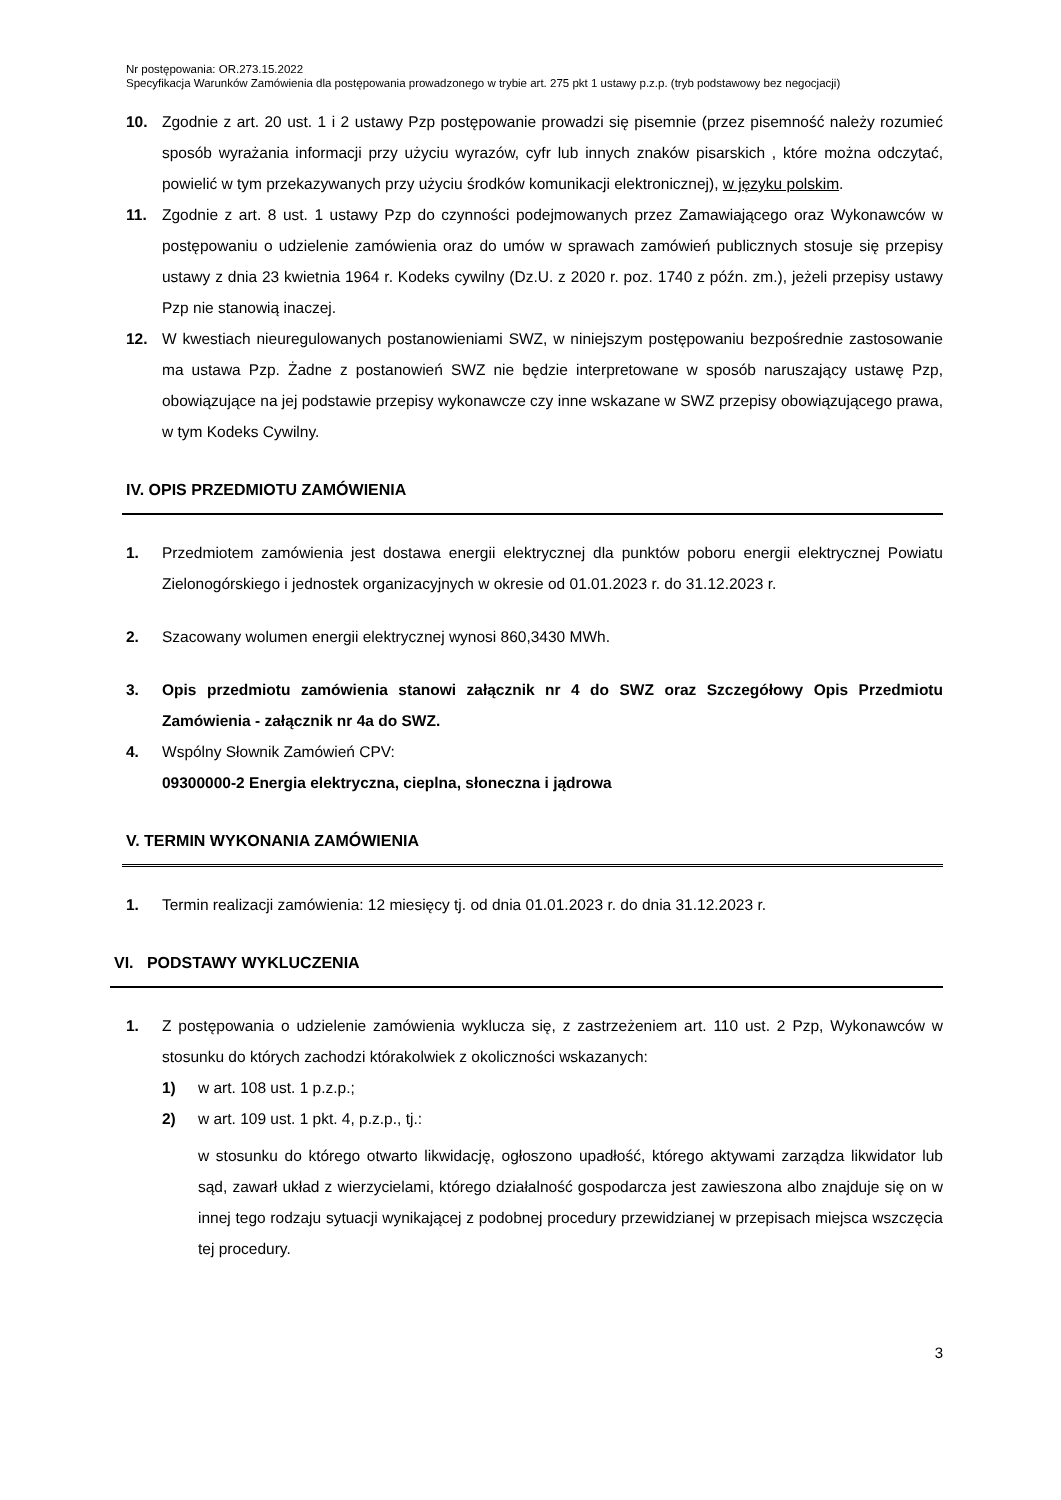Nr postępowania: OR.273.15.2022
Specyfikacja Warunków Zamówienia dla postępowania prowadzonego w trybie art. 275 pkt 1 ustawy p.z.p. (tryb podstawowy bez negocjacji)
10. Zgodnie z art. 20 ust. 1 i 2 ustawy Pzp postępowanie prowadzi się pisemnie (przez pisemność należy rozumieć sposób wyrażania informacji przy użyciu wyrazów, cyfr lub innych znaków pisarskich , które można odczytać, powielić w tym przekazywanych przy użyciu środków komunikacji elektronicznej), w języku polskim.
11. Zgodnie z art. 8 ust. 1 ustawy Pzp do czynności podejmowanych przez Zamawiającego oraz Wykonawców w postępowaniu o udzielenie zamówienia oraz do umów w sprawach zamówień publicznych stosuje się przepisy ustawy z dnia 23 kwietnia 1964 r. Kodeks cywilny (Dz.U. z 2020 r. poz. 1740 z późn. zm.), jeżeli przepisy ustawy Pzp nie stanowią inaczej.
12. W kwestiach nieuregulowanych postanowieniami SWZ, w niniejszym postępowaniu bezpośrednie zastosowanie ma ustawa Pzp. Żadne z postanowień SWZ nie będzie interpretowane w sposób naruszający ustawę Pzp, obowiązujące na jej podstawie przepisy wykonawcze czy inne wskazane w SWZ przepisy obowiązującego prawa, w tym Kodeks Cywilny.
IV. OPIS PRZEDMIOTU ZAMÓWIENIA
1. Przedmiotem zamówienia jest dostawa energii elektrycznej dla punktów poboru energii elektrycznej Powiatu Zielonogórskiego i jednostek organizacyjnych w okresie od 01.01.2023 r. do 31.12.2023 r.
2. Szacowany wolumen energii elektrycznej wynosi 860,3430 MWh.
3. Opis przedmiotu zamówienia stanowi załącznik nr 4 do SWZ oraz Szczegółowy Opis Przedmiotu Zamówienia - załącznik nr 4a do SWZ.
4. Wspólny Słownik Zamówień CPV:
09300000-2 Energia elektryczna, cieplna, słoneczna i jądrowa
V. TERMIN WYKONANIA ZAMÓWIENIA
1. Termin realizacji zamówienia: 12 miesięcy tj. od dnia 01.01.2023 r. do dnia 31.12.2023 r.
VI. PODSTAWY WYKLUCZENIA
1. Z postępowania o udzielenie zamówienia wyklucza się, z zastrzeżeniem art. 110 ust. 2 Pzp, Wykonawców w stosunku do których zachodzi którakolwiek z okoliczności wskazanych:
1) w art. 108 ust. 1 p.z.p.;
2) w art. 109 ust. 1 pkt. 4, p.z.p., tj.:
w stosunku do którego otwarto likwidację, ogłoszono upadłość, którego aktywami zarządza likwidator lub sąd, zawarł układ z wierzycielami, którego działalność gospodarcza jest zawieszona albo znajduje się on w innej tego rodzaju sytuacji wynikającej z podobnej procedury przewidzianej w przepisach miejsca wszczęcia tej procedury.
3